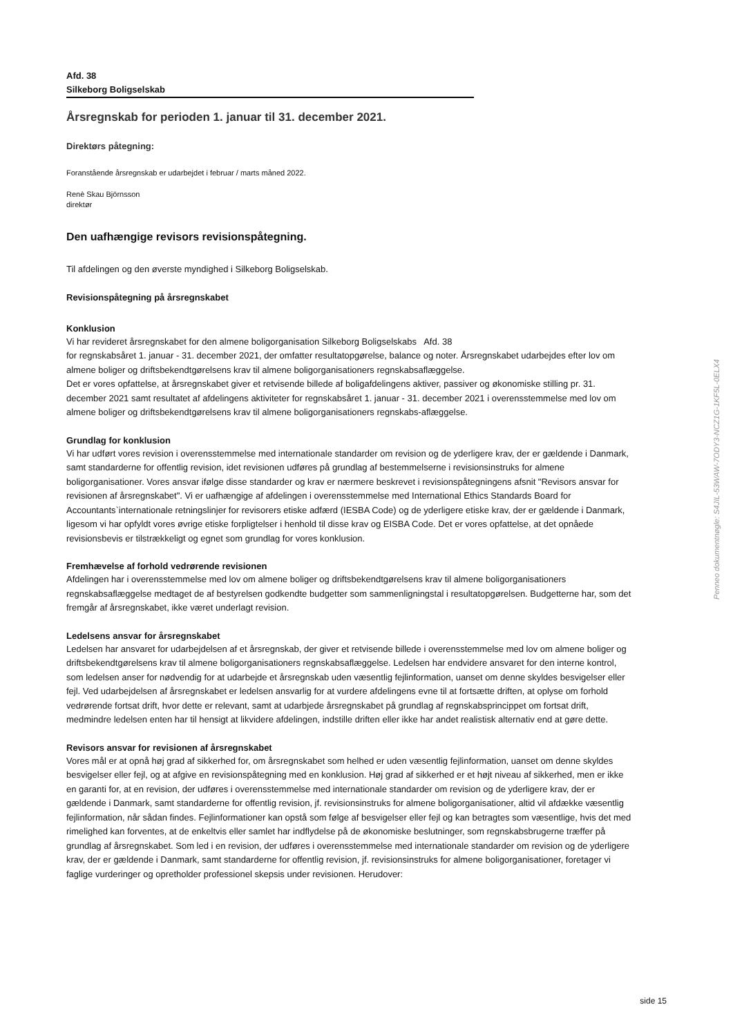Afd. 38
Silkeborg Boligselskab
Årsregnskab for perioden 1. januar til 31. december 2021.
Direktørs påtegning:
Foranstående årsregnskab er udarbejdet i februar / marts måned 2022.
Renè Skau Björnsson
direktør
Den uafhængige revisors revisionspåtegning.
Til afdelingen og den øverste myndighed i Silkeborg Boligselskab.
Revisionspåtegning på årsregnskabet
Konklusion
Vi har revideret årsregnskabet for den almene boligorganisation Silkeborg Boligselskabs Afd. 38
for regnskabsåret 1. januar - 31. december 2021, der omfatter resultatopgørelse, balance og noter. Årsregnskabet udarbejdes efter lov om almene boliger og driftsbekendtgørelsens krav til almene boligorganisationers regnskabsaflæggelse.
Det er vores opfattelse, at årsregnskabet giver et retvisende billede af boligafdelingens aktiver, passiver og økonomiske stilling pr. 31. december 2021 samt resultatet af afdelingens aktiviteter for regnskabsåret 1. januar - 31. december 2021 i overensstemmelse med lov om almene boliger og driftsbekendtgørelsens krav til almene boligorganisationers regnskabs-aflæggelse.
Grundlag for konklusion
Vi har udført vores revision i overensstemmelse med internationale standarder om revision og de yderligere krav, der er gældende i Danmark, samt standarderne for offentlig revision, idet revisionen udføres på grundlag af bestemmelserne i revisionsinstruks for almene boligorganisationer. Vores ansvar ifølge disse standarder og krav er nærmere beskrevet i revisionspåtegningens afsnit "Revisors ansvar for revisionen af årsregnskabet". Vi er uafhængige af afdelingen i overensstemmelse med International Ethics Standards Board for Accountants`internationale retningslinjer for revisorers etiske adfærd (IESBA Code) og de yderligere etiske krav, der er gældende i Danmark, ligesom vi har opfyldt vores øvrige etiske forpligtelser i henhold til disse krav og EISBA Code. Det er vores opfattelse, at det opnåede revisionsbevis er tilstrækkeligt og egnet som grundlag for vores konklusion.
Fremhævelse af forhold vedrørende revisionen
Afdelingen har i overensstemmelse med lov om almene boliger og driftsbekendtgørelsens krav til almene boligorganisationers regnskabsaflæggelse medtaget de af bestyrelsen godkendte budgetter som sammenligningstal i resultatopgørelsen. Budgetterne har, som det fremgår af årsregnskabet, ikke været underlagt revision.
Ledelsens ansvar for årsregnskabet
Ledelsen har ansvaret for udarbejdelsen af et årsregnskab, der giver et retvisende billede i overensstemmelse med lov om almene boliger og driftsbekendtgørelsens krav til almene boligorganisationers regnskabsaflæggelse. Ledelsen har endvidere ansvaret for den interne kontrol, som ledelsen anser for nødvendig for at udarbejde et årsregnskab uden væsentlig fejlinformation, uanset om denne skyldes besvigelser eller fejl. Ved udarbejdelsen af årsregnskabet er ledelsen ansvarlig for at vurdere afdelingens evne til at fortsætte driften, at oplyse om forhold vedrørende fortsat drift, hvor dette er relevant, samt at udarbjede årsregnskabet på grundlag af regnskabsprincippet om fortsat drift, medmindre ledelsen enten har til hensigt at likvidere afdelingen, indstille driften eller ikke har andet realistisk alternativ end at gøre dette.
Revisors ansvar for revisionen af årsregnskabet
Vores mål er at opnå høj grad af sikkerhed for, om årsregnskabet som helhed er uden væsentlig fejlinformation, uanset om denne skyldes besvigelser eller fejl, og at afgive en revisionspåtegning med en konklusion. Høj grad af sikkerhed er et højt niveau af sikkerhed, men er ikke en garanti for, at en revision, der udføres i overensstemmelse med internationale standarder om revision og de yderligere krav, der er gældende i Danmark, samt standarderne for offentlig revision, jf. revisionsinstruks for almene boligorganisationer, altid vil afdække væsentlig fejlinformation, når sådan findes. Fejlinformationer kan opstå som følge af besvigelser eller fejl og kan betragtes som væsentlige, hvis det med rimelighed kan forventes, at de enkeltvis eller samlet har indflydelse på de økonomiske beslutninger, som regnskabsbrugerne træffer på grundlag af årsregnskabet. Som led i en revision, der udføres i overensstemmelse med internationale standarder om revision og de yderligere krav, der er gældende i Danmark, samt standarderne for offentlig revision, jf. revisionsinstruks for almene boligorganisationer, foretager vi faglige vurderinger og opretholder professionel skepsis under revisionen. Herudover:
Penneo dokumentnøgle: S4JIL-53WAW-7ODY3-NCZ1G-1KF5L-0ELX4
side 15